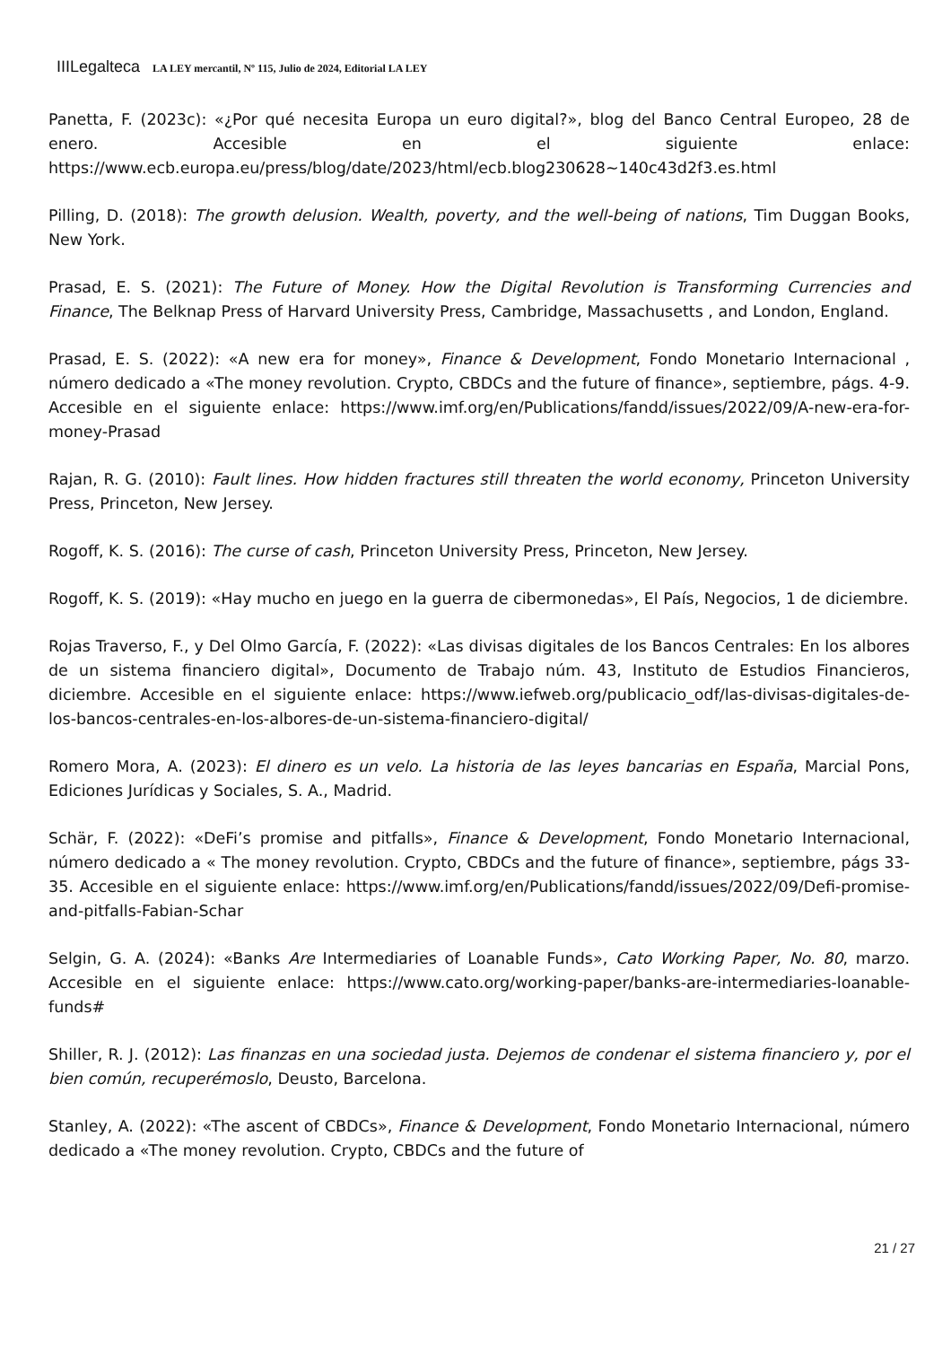IIILegalteca LA LEY mercantil, Nº 115, Julio de 2024, Editorial LA LEY
Panetta, F. (2023c): «¿Por qué necesita Europa un euro digital?», blog del Banco Central Europeo, 28 de enero. Accesible en el siguiente enlace: https://www.ecb.europa.eu/press/blog/date/2023/html/ecb.blog230628~140c43d2f3.es.html
Pilling, D. (2018): The growth delusion. Wealth, poverty, and the well-being of nations, Tim Duggan Books, New York.
Prasad, E. S. (2021): The Future of Money. How the Digital Revolution is Transforming Currencies and Finance, The Belknap Press of Harvard University Press, Cambridge, Massachusetts , and London, England.
Prasad, E. S. (2022): «A new era for money», Finance & Development, Fondo Monetario Internacional , número dedicado a «The money revolution. Crypto, CBDCs and the future of finance», septiembre, págs. 4-9. Accesible en el siguiente enlace: https://www.imf.org/en/Publications/fandd/issues/2022/09/A-new-era-for-money-Prasad
Rajan, R. G. (2010): Fault lines. How hidden fractures still threaten the world economy, Princeton University Press, Princeton, New Jersey.
Rogoff, K. S. (2016): The curse of cash, Princeton University Press, Princeton, New Jersey.
Rogoff, K. S. (2019): «Hay mucho en juego en la guerra de cibermonedas», El País, Negocios, 1 de diciembre.
Rojas Traverso, F., y Del Olmo García, F. (2022): «Las divisas digitales de los Bancos Centrales: En los albores de un sistema financiero digital», Documento de Trabajo núm. 43, Instituto de Estudios Financieros, diciembre. Accesible en el siguiente enlace: https://www.iefweb.org/publicacio_odf/las-divisas-digitales-de-los-bancos-centrales-en-los-albores-de-un-sistema-financiero-digital/
Romero Mora, A. (2023): El dinero es un velo. La historia de las leyes bancarias en España, Marcial Pons, Ediciones Jurídicas y Sociales, S. A., Madrid.
Schär, F. (2022): «DeFi’s promise and pitfalls», Finance & Development, Fondo Monetario Internacional, número dedicado a « The money revolution. Crypto, CBDCs and the future of finance», septiembre, págs 33-35. Accesible en el siguiente enlace: https://www.imf.org/en/Publications/fandd/issues/2022/09/Defi-promise-and-pitfalls-Fabian-Schar
Selgin, G. A. (2024): «Banks Are Intermediaries of Loanable Funds», Cato Working Paper, No. 80, marzo. Accesible en el siguiente enlace: https://www.cato.org/working-paper/banks-are-intermediaries-loanable-funds#
Shiller, R. J. (2012): Las finanzas en una sociedad justa. Dejemos de condenar el sistema financiero y, por el bien común, recuperémoslo, Deusto, Barcelona.
Stanley, A. (2022): «The ascent of CBDCs», Finance & Development, Fondo Monetario Internacional, número dedicado a «The money revolution. Crypto, CBDCs and the future of
21 / 27